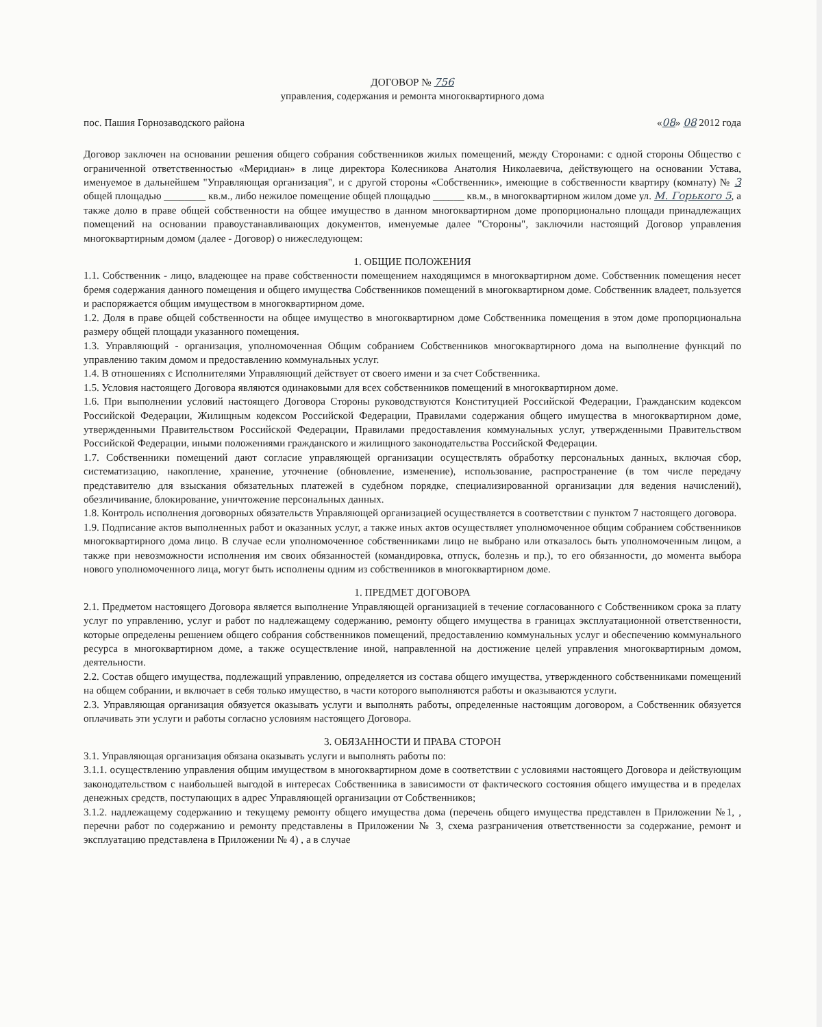ДОГОВОР № 756
управления, содержания и ремонта многоквартирного дома
пос. Пашия Горнозаводского района «08» 08 2012 года
Договор заключен на основании решения общего собрания собственников жилых помещений, между Сторонами: с одной стороны Общество с ограниченной ответственностью «Меридиан» в лице директора Колесникова Анатолия Николаевича, действующего на основании Устава, именуемое в дальнейшем "Управляющая организация", и с другой стороны «Собственник», имеющие в собственности квартиру (комнату) № 3 общей площадью ________ кв.м., либо нежилое помещение общей площадью ______ кв.м., в многоквартирном жилом доме ул. М. Горького 5, а также долю в праве общей собственности на общее имущество в данном многоквартирном доме пропорционально площади принадлежащих помещений на основании правоустанавливающих документов, именуемые далее "Стороны", заключили настоящий Договор управления многоквартирным домом (далее - Договор) о нижеследующем:
1. ОБЩИЕ ПОЛОЖЕНИЯ
1.1. Собственник - лицо, владеющее на праве собственности помещением находящимся в многоквартирном доме. Собственник помещения несет бремя содержания данного помещения и общего имущества Собственников помещений в многоквартирном доме. Собственник владеет, пользуется и распоряжается общим имуществом в многоквартирном доме.
1.2. Доля в праве общей собственности на общее имущество в многоквартирном доме Собственника помещения в этом доме пропорциональна размеру общей площади указанного помещения.
1.3. Управляющий - организация, уполномоченная Общим собранием Собственников многоквартирного дома на выполнение функций по управлению таким домом и предоставлению коммунальных услуг.
1.4. В отношениях с Исполнителями Управляющий действует от своего имени и за счет Собственника.
1.5. Условия настоящего Договора являются одинаковыми для всех собственников помещений в многоквартирном доме.
1.6. При выполнении условий настоящего Договора Стороны руководствуются Конституцией Российской Федерации, Гражданским кодексом Российской Федерации, Жилищным кодексом Российской Федерации, Правилами содержания общего имущества в многоквартирном доме, утвержденными Правительством Российской Федерации, Правилами предоставления коммунальных услуг, утвержденными Правительством Российской Федерации, иными положениями гражданского и жилищного законодательства Российской Федерации.
1.7. Собственники помещений дают согласие управляющей организации осуществлять обработку персональных данных, включая сбор, систематизацию, накопление, хранение, уточнение (обновление, изменение), использование, распространение (в том числе передачу представителю для взыскания обязательных платежей в судебном порядке, специализированной организации для ведения начислений), обезличивание, блокирование, уничтожение персональных данных.
1.8. Контроль исполнения договорных обязательств Управляющей организацией осуществляется в соответствии с пунктом 7 настоящего договора.
1.9. Подписание актов выполненных работ и оказанных услуг, а также иных актов осуществляет уполномоченное общим собранием собственников многоквартирного дома лицо. В случае если уполномоченное собственниками лицо не выбрано или отказалось быть уполномоченным лицом, а также при невозможности исполнения им своих обязанностей (командировка, отпуск, болезнь и пр.), то его обязанности, до момента выбора нового уполномоченного лица, могут быть исполнены одним из собственников в многоквартирном доме.
1. ПРЕДМЕТ ДОГОВОРА
2.1. Предметом настоящего Договора является выполнение Управляющей организацией в течение согласованного с Собственником срока за плату услуг по управлению, услуг и работ по надлежащему содержанию, ремонту общего имущества в границах эксплуатационной ответственности, которые определены решением общего собрания собственников помещений, предоставлению коммунальных услуг и обеспечению коммунального ресурса в многоквартирном доме, а также осуществление иной, направленной на достижение целей управления многоквартирным домом, деятельности.
2.2. Состав общего имущества, подлежащий управлению, определяется из состава общего имущества, утвержденного собственниками помещений на общем собрании, и включает в себя только имущество, в части которого выполняются работы и оказываются услуги.
2.3. Управляющая организация обязуется оказывать услуги и выполнять работы, определенные настоящим договором, а Собственник обязуется оплачивать эти услуги и работы согласно условиям настоящего Договора.
3. ОБЯЗАННОСТИ И ПРАВА СТОРОН
3.1. Управляющая организация обязана оказывать услуги и выполнять работы по:
3.1.1. осуществлению управления общим имуществом в многоквартирном доме в соответствии с условиями настоящего Договора и действующим законодательством с наибольшей выгодой в интересах Собственника в зависимости от фактического состояния общего имущества и в пределах денежных средств, поступающих в адрес Управляющей организации от Собственников;
3.1.2. надлежащему содержанию и текущему ремонту общего имущества дома (перечень общего имущества представлен в Приложении №1, , перечни работ по содержанию и ремонту представлены в Приложении № 3, схема разграничения ответственности за содержание, ремонт и эксплуатацию представлена в Приложении № 4) , а в случае